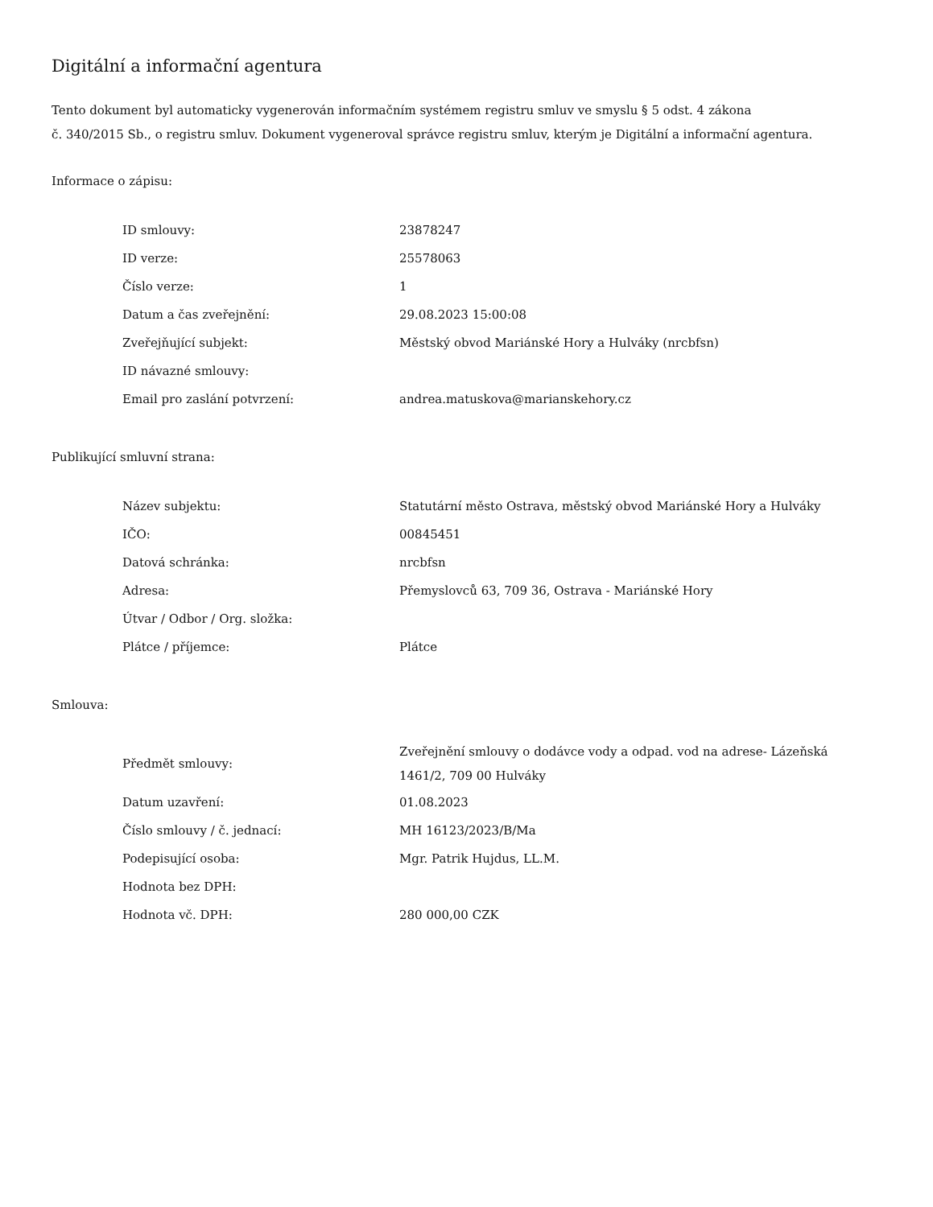Digitální a informační agentura
Tento dokument byl automaticky vygenerován informačním systémem registru smluv ve smyslu § 5 odst. 4 zákona
č. 340/2015 Sb., o registru smluv. Dokument vygeneroval správce registru smluv, kterým je Digitální a informační agentura.
Informace o zápisu:
| ID smlouvy: | 23878247 |
| ID verze: | 25578063 |
| Číslo verze: | 1 |
| Datum a čas zveřejnění: | 29.08.2023 15:00:08 |
| Zveřejňující subjekt: | Městský obvod Mariánské Hory a Hulváky (nrcbfsn) |
| ID návazné smlouvy: | |
| Email pro zaslání potvrzení: | andrea.matuskova@marianskehory.cz |
Publikující smluvní strana:
| Název subjektu: | Statutární město Ostrava, městský obvod Mariánské Hory a Hulváky |
| IČO: | 00845451 |
| Datová schránka: | nrcbfsn |
| Adresa: | Přemyslovců 63, 709 36, Ostrava - Mariánské Hory |
| Útvar / Odbor / Org. složka: | |
| Plátce / příjemce: | Plátce |
Smlouva:
| Předmět smlouvy: | Zveřejnění smlouvy o dodávce vody a odpad. vod na adrese- Lázeňská 1461/2, 709 00 Hulváky |
| Datum uzavření: | 01.08.2023 |
| Číslo smlouvy / č. jednací: | MH 16123/2023/B/Ma |
| Podepisující osoba: | Mgr. Patrik Hujdus, LL.M. |
| Hodnota bez DPH: | |
| Hodnota vč. DPH: | 280 000,00 CZK |